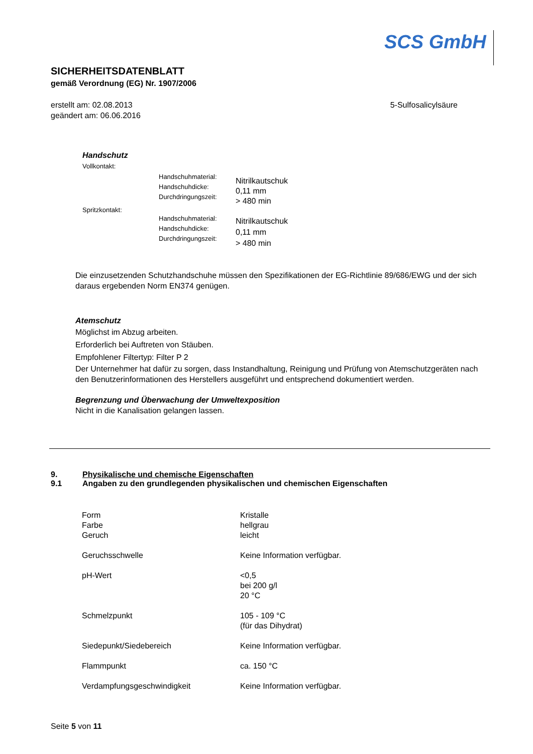SCS GmbH
SICHERHEITSDATENBLATT
gemäß Verordnung (EG) Nr. 1907/2006
erstellt am: 02.08.2013
geändert am: 06.06.2016
5-Sulfosalicylsäure
Handschutz
| Vollkontakt: | | |
| | Handschuhmaterial: Handschuhdicke: Durchdringungszeit: | Nitrilkautschuk 0,11 mm > 480 min |
| Spritzkontakt: | | |
| | Handschuhmaterial: Handschuhdicke: Durchdringungszeit: | Nitrilkautschuk 0,11 mm > 480 min |
Die einzusetzenden Schutzhandschuhe müssen den Spezifikationen der EG-Richtlinie 89/686/EWG und der sich daraus ergebenden Norm EN374 genügen.
Atemschutz
Möglichst im Abzug arbeiten.
Erforderlich bei Auftreten von Stäuben.
Empfohlener Filtertyp: Filter P 2
Der Unternehmer hat dafür zu sorgen, dass Instandhaltung, Reinigung und Prüfung von Atemschutzgeräten nach den Benutzerinformationen des Herstellers ausgeführt und entsprechend dokumentiert werden.
Begrenzung und Überwachung der Umweltexposition
Nicht in die Kanalisation gelangen lassen.
9. Physikalische und chemische Eigenschaften
9.1 Angaben zu den grundlegenden physikalischen und chemischen Eigenschaften
| Form Farbe Geruch | Kristalle hellgrau leicht |
| Geruchsschwelle | Keine Information verfügbar. |
| pH-Wert | <0,5 bei 200 g/l 20 °C |
| Schmelzpunkt | 105 - 109 °C (für das Dihydrat) |
| Siedepunkt/Siedebereich | Keine Information verfügbar. |
| Flammpunkt | ca. 150 °C |
| Verdampfungsgeschwindigkeit | Keine Information verfügbar. |
Seite 5 von 11